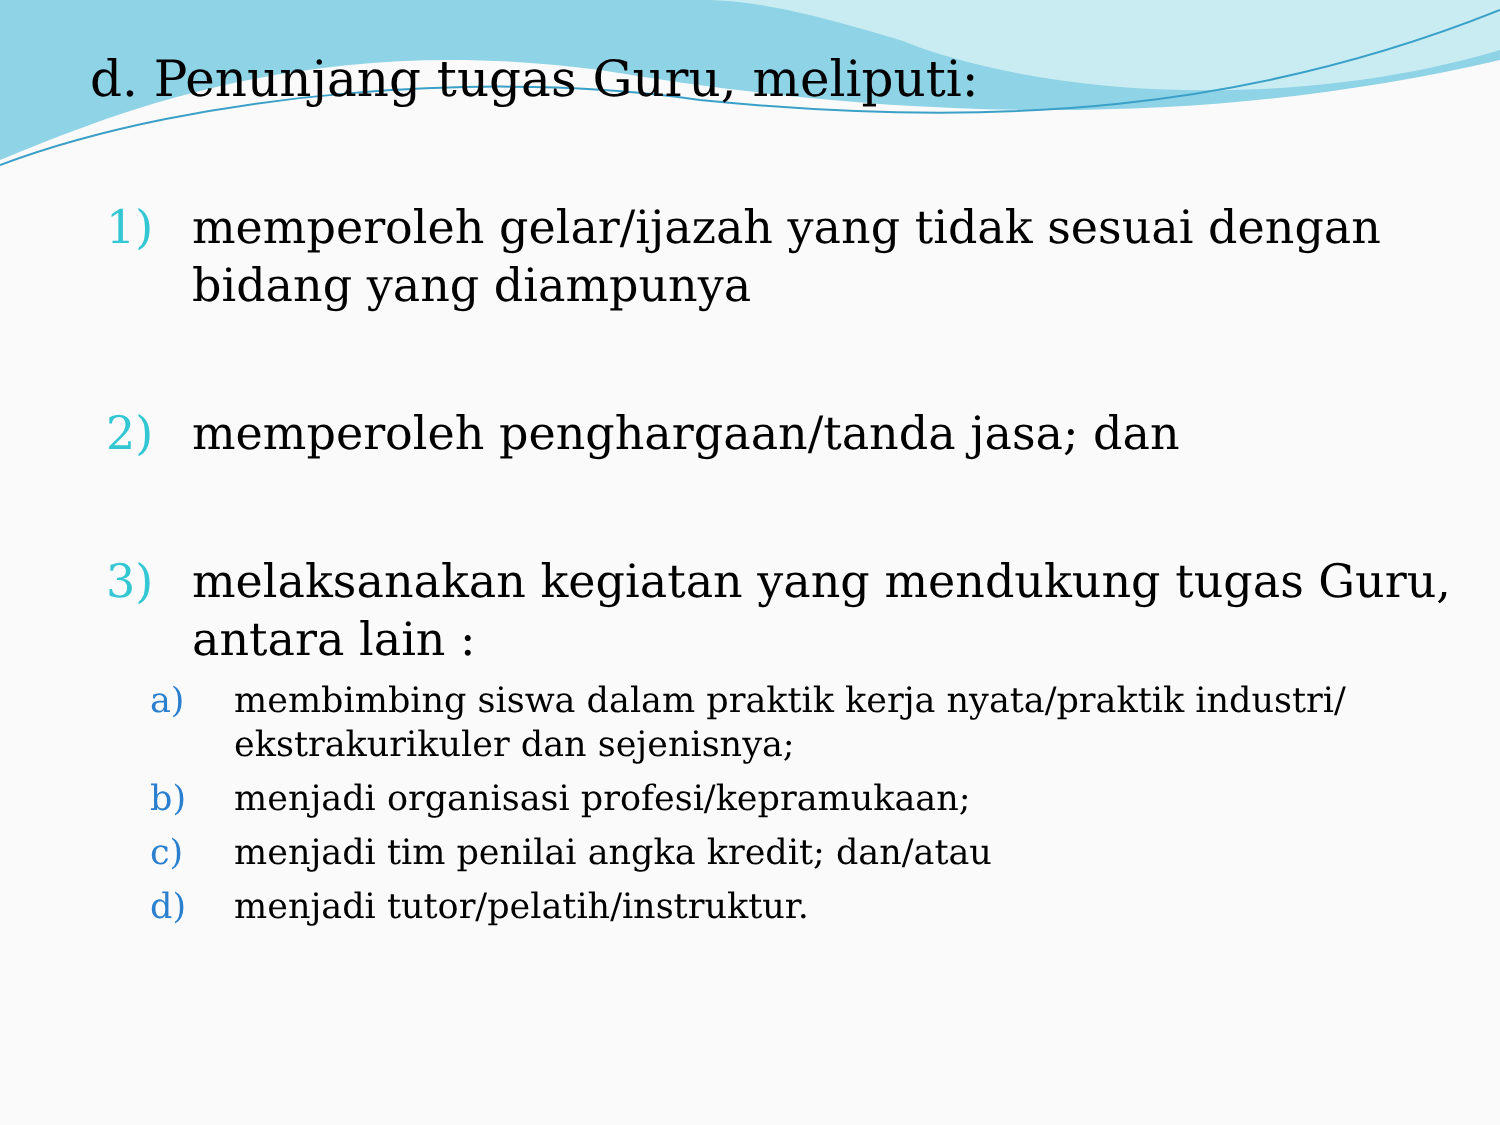d. Penunjang tugas Guru, meliputi:
1) memperoleh gelar/ijazah yang tidak sesuai dengan bidang yang diampunya
2) memperoleh penghargaan/tanda jasa; dan
3) melaksanakan kegiatan yang mendukung tugas Guru, antara lain :
a) membimbing siswa dalam praktik kerja nyata/praktik industri/ ekstrakurikuler dan sejenisnya;
b) menjadi organisasi profesi/kepramukaan;
c) menjadi tim penilai angka kredit; dan/atau
d) menjadi tutor/pelatih/instruktur.